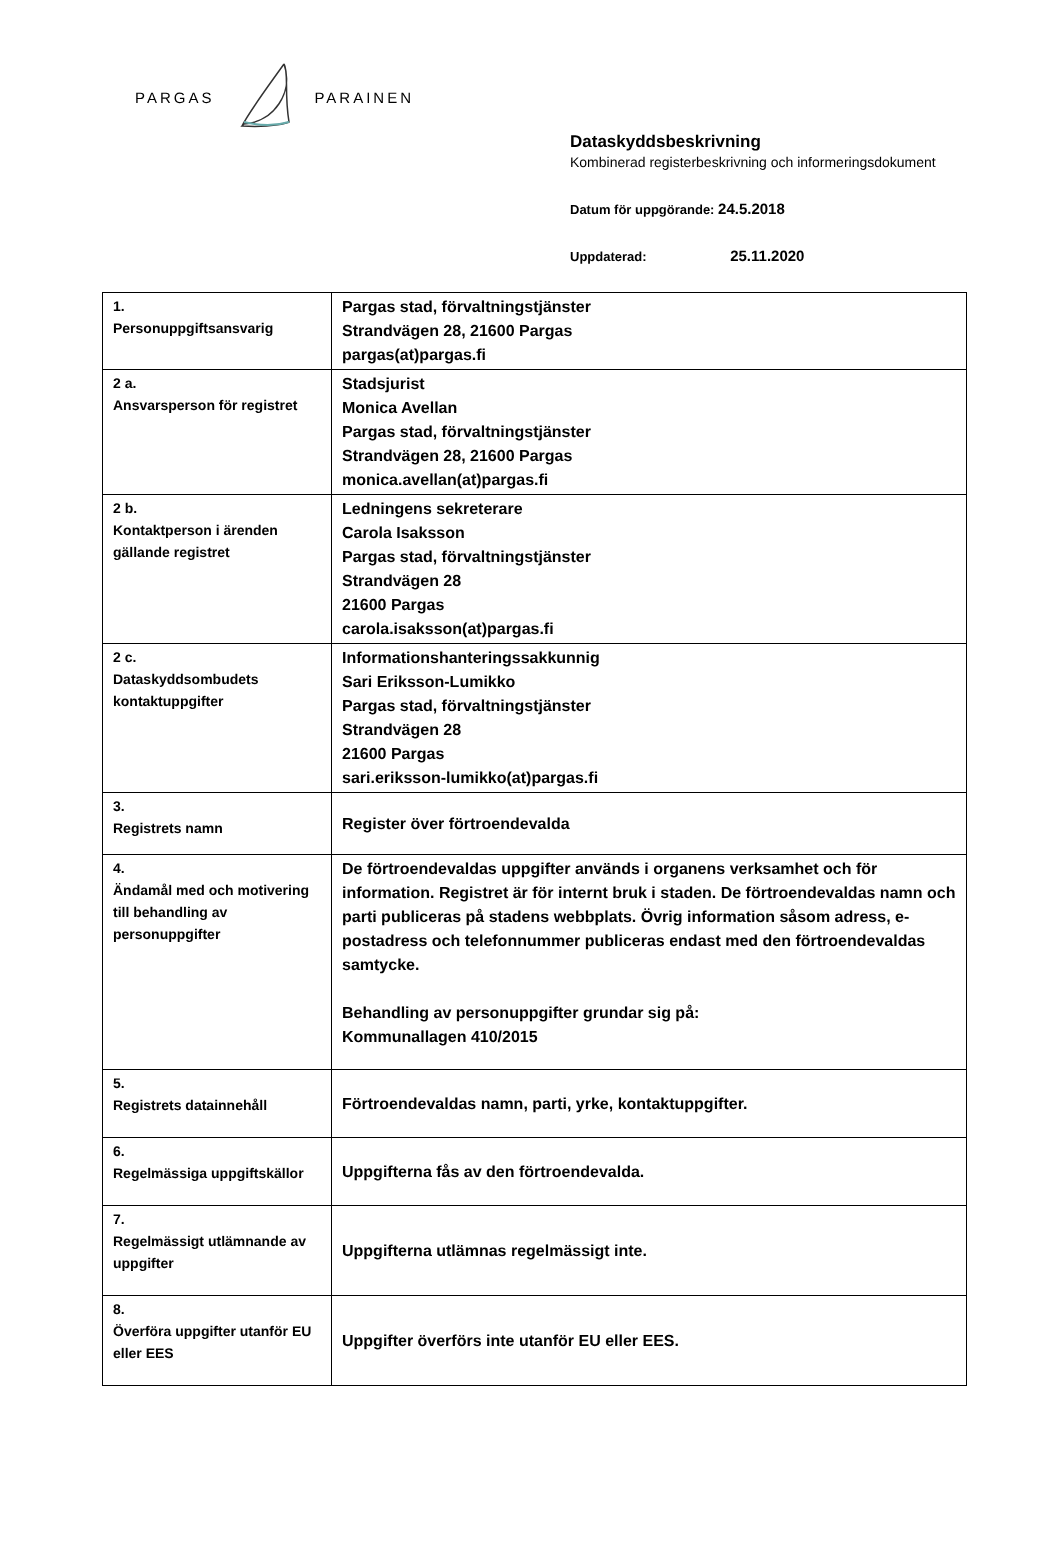PARGAS PARAINEN
Dataskyddsbeskrivning
Kombinerad registerbeskrivning och informeringsdokument
Datum för uppgörande: 24.5.2018
Uppdaterad: 25.11.2020
| 1. Personuppgiftsansvarig | Pargas stad, förvaltningstjänster Strandvägen 28, 21600 Pargas pargas(at)pargas.fi |
| 2 a. Ansvarsperson för registret | Stadsjurist Monica Avellan Pargas stad, förvaltningstjänster Strandvägen 28, 21600 Pargas monica.avellan(at)pargas.fi |
| 2 b. Kontaktperson i ärenden gällande registret | Ledningens sekreterare Carola Isaksson Pargas stad, förvaltningstjänster Strandvägen 28 21600 Pargas carola.isaksson(at)pargas.fi |
| 2 c. Dataskyddsombudets kontaktuppgifter | Informationshanteringssakkunnig Sari Eriksson-Lumikko Pargas stad, förvaltningstjänster Strandvägen 28 21600 Pargas sari.eriksson-lumikko(at)pargas.fi |
| 3. Registrets namn | Register över förtroendevalda |
| 4. Ändamål med och motivering till behandling av personuppgifter | De förtroendevaldas uppgifter används i organens verksamhet och för information. Registret är för internt bruk i staden. De förtroendevaldas namn och parti publiceras på stadens webbplats. Övrig information såsom adress, e-postadress och telefonnummer publiceras endast med den förtroendevaldas samtycke. Behandling av personuppgifter grundar sig på: Kommunallagen 410/2015 |
| 5. Registrets datainnehåll | Förtroendevaldas namn, parti, yrke, kontaktuppgifter. |
| 6. Regelmässiga uppgiftskällor | Uppgifterna fås av den förtroendevalda. |
| 7. Regelmässigt utlämnande av uppgifter | Uppgifterna utlämnas regelmässigt inte. |
| 8. Överföra uppgifter utanför EU eller EES | Uppgifter överförs inte utanför EU eller EES. |